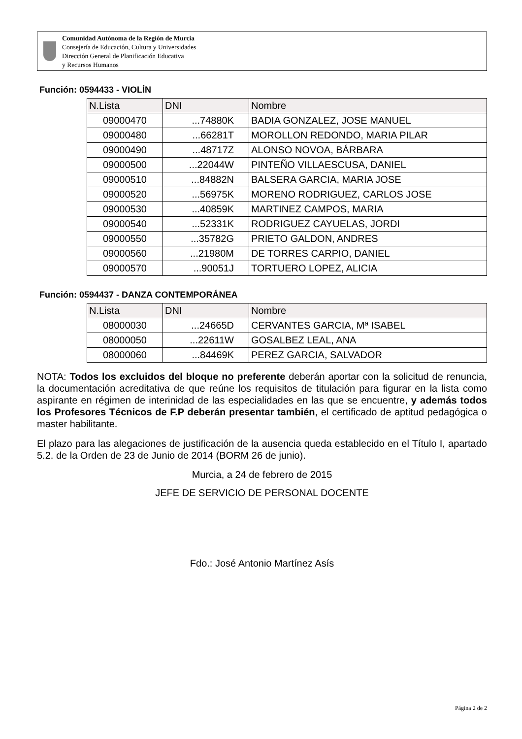Comunidad Autónoma de la Región de Murcia
Consejería de Educación, Cultura y Universidades
Dirección General de Planificación Educativa
y Recursos Humanos
Función: 0594433 - VIOLÍN
| N.Lista | DNI | Nombre |
| --- | --- | --- |
| 09000470 | ...74880K | BADIA GONZALEZ, JOSE MANUEL |
| 09000480 | ...66281T | MOROLLON REDONDO, MARIA PILAR |
| 09000490 | ...48717Z | ALONSO NOVOA, BÁRBARA |
| 09000500 | ...22044W | PINTEÑO VILLAESCUSA, DANIEL |
| 09000510 | ...84882N | BALSERA GARCIA, MARIA JOSE |
| 09000520 | ...56975K | MORENO RODRIGUEZ, CARLOS JOSE |
| 09000530 | ...40859K | MARTINEZ CAMPOS, MARIA |
| 09000540 | ...52331K | RODRIGUEZ CAYUELAS, JORDI |
| 09000550 | ...35782G | PRIETO GALDON, ANDRES |
| 09000560 | ...21980M | DE TORRES CARPIO, DANIEL |
| 09000570 | ...90051J | TORTUERO LOPEZ, ALICIA |
Función: 0594437 - DANZA CONTEMPORÁNEA
| N.Lista | DNI | Nombre |
| --- | --- | --- |
| 08000030 | ...24665D | CERVANTES GARCIA, Mª ISABEL |
| 08000050 | ...22611W | GOSALBEZ LEAL, ANA |
| 08000060 | ...84469K | PEREZ GARCIA, SALVADOR |
NOTA: Todos los excluidos del bloque no preferente deberán aportar con la solicitud de renuncia, la documentación acreditativa de que reúne los requisitos de titulación para figurar en la lista como aspirante en régimen de interinidad de las especialidades en las que se encuentre, y además todos los Profesores Técnicos de F.P deberán presentar también, el certificado de aptitud pedagógica o master habilitante.
El plazo para las alegaciones de justificación de la ausencia queda establecido en el Título I, apartado 5.2. de la Orden de 23 de Junio de 2014 (BORM 26 de junio).
Murcia, a 24 de febrero de 2015
JEFE DE SERVICIO DE PERSONAL DOCENTE
Fdo.: José Antonio Martínez Asís
Página 2 de 2